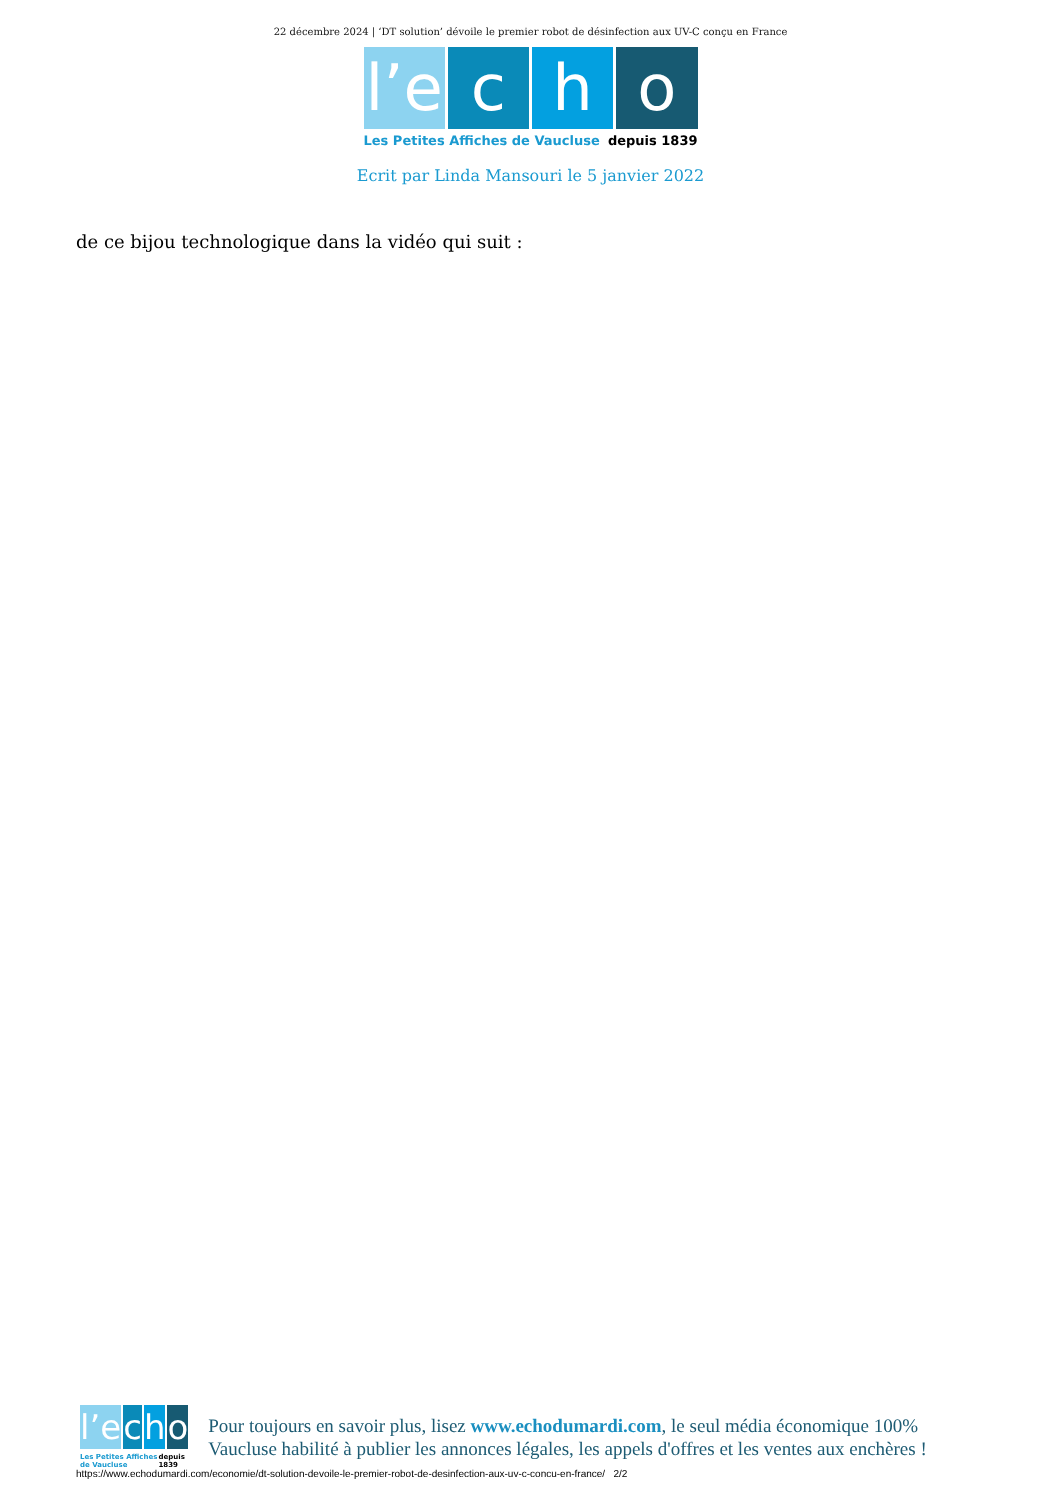22 décembre 2024 | ‘DT solution’ dévoile le premier robot de désinfection aux UV-C conçu en France
l’e c h o
Les Petites Affiches de Vaucluse depuis 1839
Ecrit par Linda Mansouri le 5 janvier 2022
de ce bijou technologique dans la vidéo qui suit :
l’e c h o
Les Petites Affiches de Vaucluse depuis 1839
Pour toujours en savoir plus, lisez www.echodumardi.com, le seul média économique 100% Vaucluse habilité à publier les annonces légales, les appels d'offres et les ventes aux enchères !
https://www.echodumardi.com/economie/dt-solution-devoile-le-premier-robot-de-desinfection-aux-uv-c-concu-en-france/ 2/2